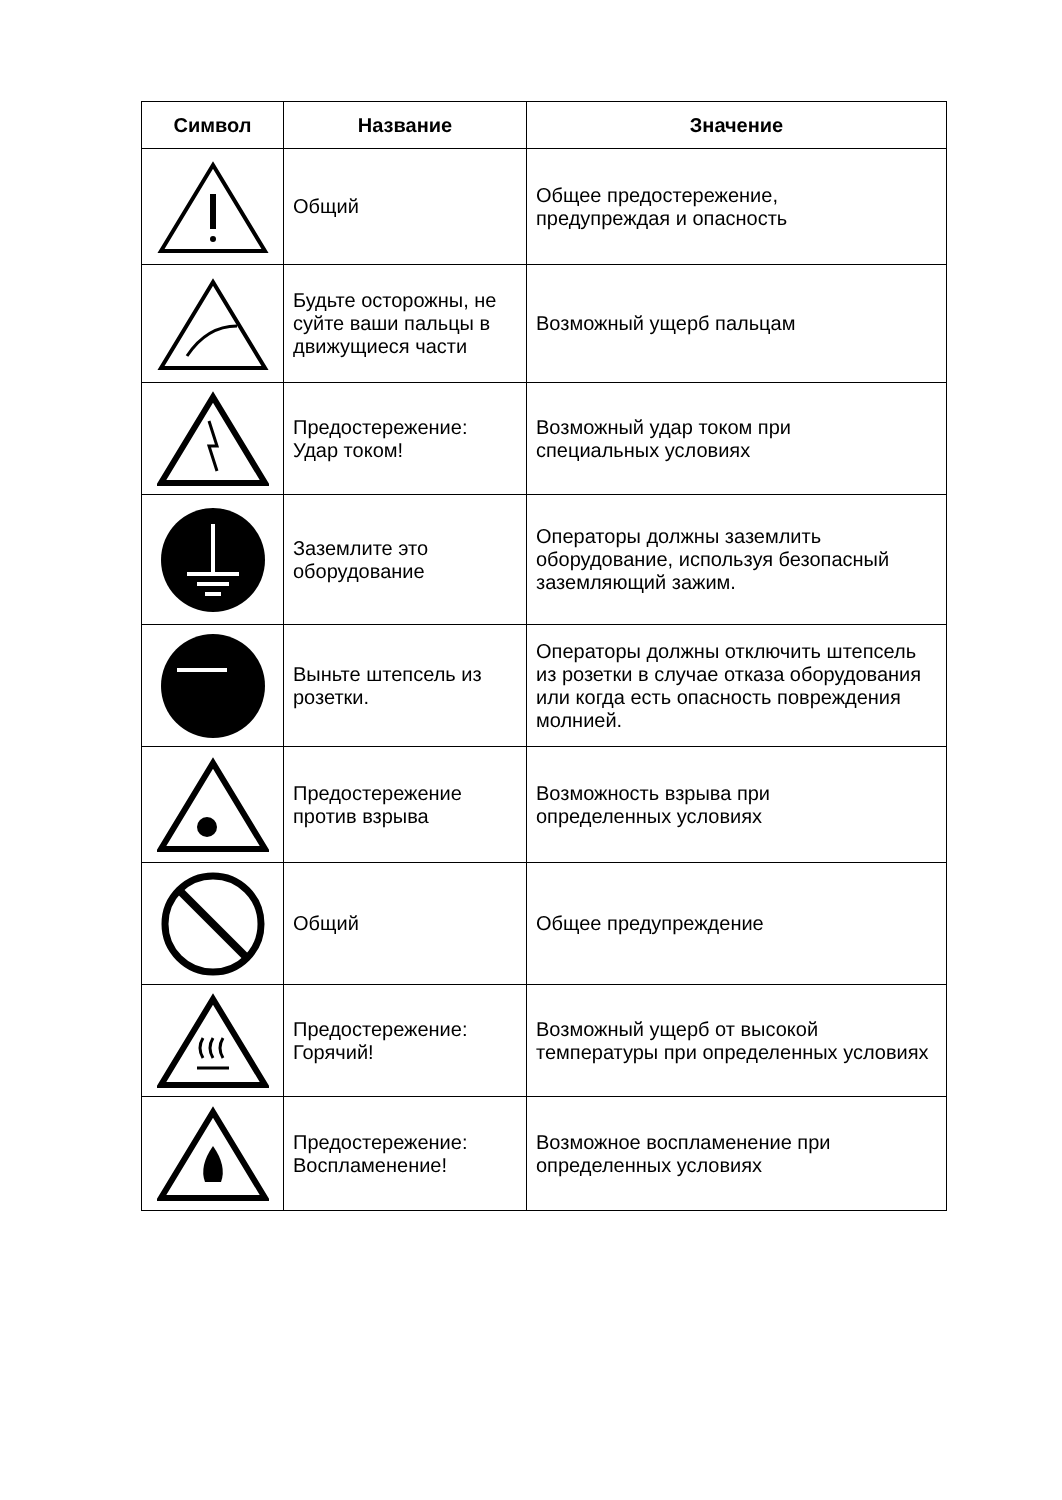| Символ | Название | Значение |
| --- | --- | --- |
| | Общий | Общее предостережение, предупреждая и опасность |
| | Будьте осторожны, не суйте ваши пальцы в движущиеся части | Возможный ущерб пальцам |
| | Предостережение: Удар током! | Возможный удар током при специальных условиях |
| | Заземлите это оборудование | Операторы должны заземлить оборудование, используя безопасный заземляющий зажим. |
| | Выньте штепсель из розетки. | Операторы должны отключить штепсель из розетки в случае отказа оборудования или когда есть опасность повреждения молнией. |
| | Предостережение против взрыва | Возможность взрыва при определенных условиях |
| | Общий | Общее предупреждение |
| | Предостережение: Горячий! | Возможный ущерб от высокой температуры при определенных условиях |
| | Предостережение: Воспламенение! | Возможное воспламенение при определенных условиях |